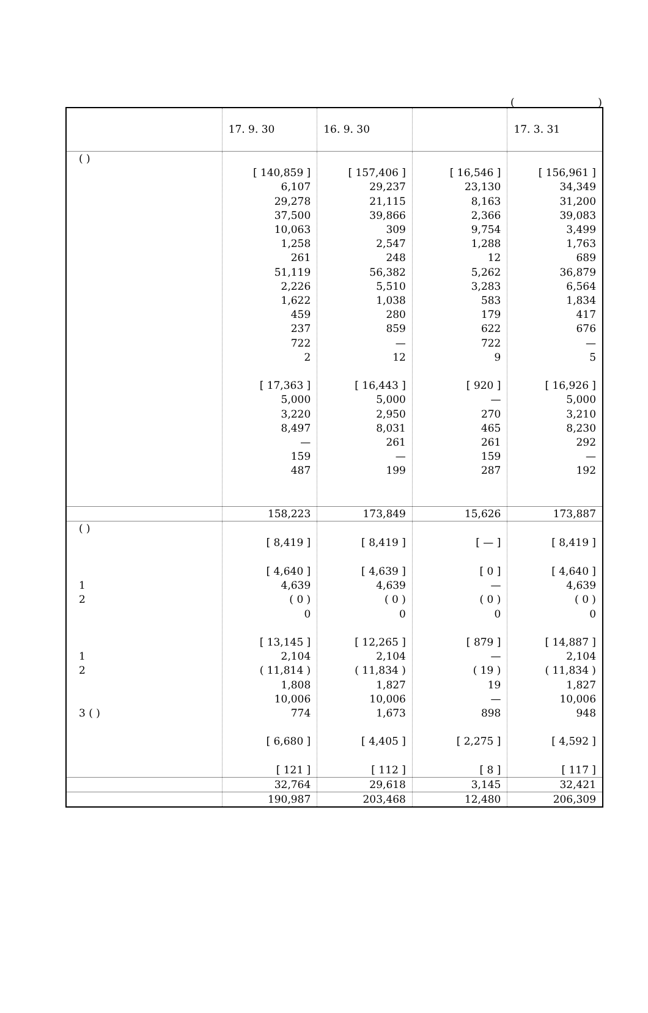()
| | 17. 9. 30 | 16. 9. 30 | | 17. 3. 31 |
| ( ) | [ 140,859 ] 6,107 29,278 37,500 10,063 1,258 261 51,119 2,226 1,622 459 237 722 2 [ 17,363 ] 5,000 3,220 8,497 — 159 487 | [ 157,406 ] 29,237 21,115 39,866 309 2,547 248 56,382 5,510 1,038 280 859 — 12 [ 16,443 ] 5,000 2,950 8,031 261 — 199 | [ 16,546 ] 23,130 8,163 2,366 9,754 1,288 12 5,262 3,283 583 179 622 722 9 [ 920 ] — 270 465 261 159 287 | [ 156,961 ] 34,349 31,200 39,083 3,499 1,763 689 36,879 6,564 1,834 417 676 — 5 [ 16,926 ] 5,000 3,210 8,230 292 — 192 |
| | 158,223 | 173,849 | 15,626 | 173,887 |
| ( ) 1 2 1 2 3 ( ) | [ 8,419 ] [ 4,640 ] 4,639 ( 0 ) 0 [ 13,145 ] 2,104 ( 11,814 ) 1,808 10,006 774 [ 6,680 ] [ 121 ] | [ 8,419 ] [ 4,639 ] 4,639 ( 0 ) 0 [ 12,265 ] 2,104 ( 11,834 ) 1,827 10,006 1,673 [ 4,405 ] [ 112 ] | [ — ] [ 0 ] — ( 0 ) 0 [ 879 ] — ( 19 ) 19 — 898 [ 2,275 ] [ 8 ] | [ 8,419 ] [ 4,640 ] 4,639 ( 0 ) 0 [ 14,887 ] 2,104 ( 11,834 ) 1,827 10,006 948 [ 4,592 ] [ 117 ] |
| | 32,764 | 29,618 | 3,145 | 32,421 |
| | 190,987 | 203,468 | 12,480 | 206,309 |